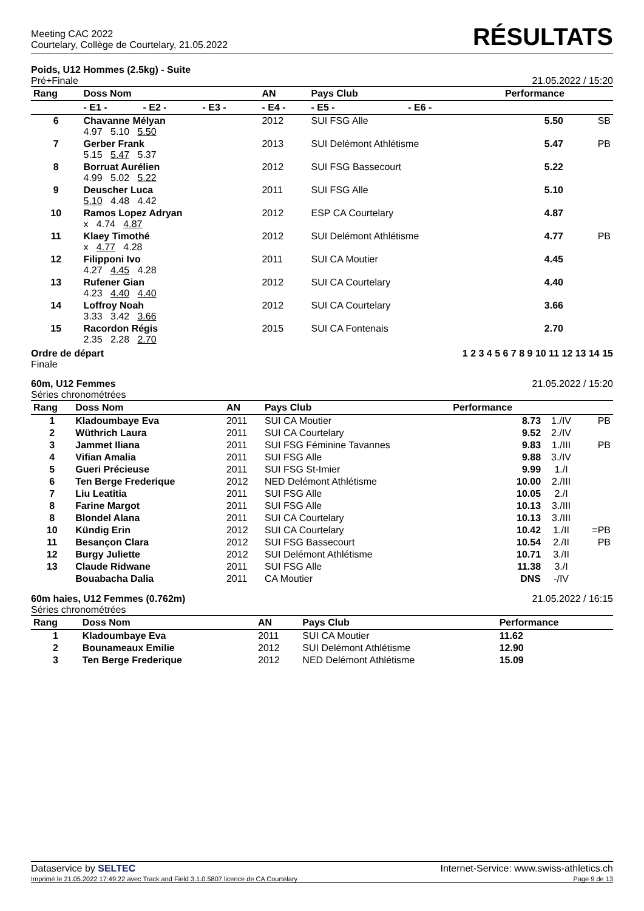Meeting CAC 2022
Courtelary, Collège de Courtelary, 21.05.2022
RÉSULTATS
Poids, U12 Hommes (2.5kg) - Suite
Pré+Finale
21.05.2022 / 15:20
| Rang | Doss Nom | | | AN | Pays Club | | Performance | |
| --- | --- | --- | --- | --- | --- | --- | --- | --- |
| | - E1 - | - E2 - | - E3 - | - E4 - | - E5 - | - E6 - | | |
| 6 | Chavanne Mélyan 4.97 5.10 5.50 | | | 2012 | SUI FSG Alle | | 5.50 | SB |
| 7 | Gerber Frank 5.15 5.47 5.37 | | | 2013 | SUI Delémont Athlétisme | | 5.47 | PB |
| 8 | Borruat Aurélien 4.99 5.02 5.22 | | | 2012 | SUI FSG Bassecourt | | 5.22 | |
| 9 | Deuscher Luca 5.10 4.48 4.42 | | | 2011 | SUI FSG Alle | | 5.10 | |
| 10 | Ramos Lopez Adryan x 4.74 4.87 | | | 2012 | ESP CA Courtelary | | 4.87 | |
| 11 | Klaey Timothé x 4.77 4.28 | | | 2012 | SUI Delémont Athlétisme | | 4.77 | PB |
| 12 | Filipponi Ivo 4.27 4.45 4.28 | | | 2011 | SUI CA Moutier | | 4.45 | |
| 13 | Rufener Gian 4.23 4.40 4.40 | | | 2012 | SUI CA Courtelary | | 4.40 | |
| 14 | Loffroy Noah 3.33 3.42 3.66 | | | 2012 | SUI CA Courtelary | | 3.66 | |
| 15 | Racordon Régis 2.35 2.28 2.70 | | | 2015 | SUI CA Fontenais | | 2.70 | |
Ordre de départ 1 2 3 4 5 6 7 8 9 10 11 12 13 14 15
Finale
60m, U12 Femmes
Séries chronométrées
21.05.2022 / 15:20
| Rang | Doss Nom | AN | Pays Club | Performance | | |
| --- | --- | --- | --- | --- | --- | --- |
| 1 | Kladoumbaye Eva | 2011 | SUI CA Moutier | 8.73 | 1./IV | PB |
| 2 | Wüthrich Laura | 2011 | SUI CA Courtelary | 9.52 | 2./IV | |
| 3 | Jammet Iliana | 2011 | SUI FSG Féminine Tavannes | 9.83 | 1./III | PB |
| 4 | Vifian Amalia | 2011 | SUI FSG Alle | 9.88 | 3./IV | |
| 5 | Gueri Précieuse | 2011 | SUI FSG St-Imier | 9.99 | 1./I | |
| 6 | Ten Berge Frederique | 2012 | NED Delémont Athlétisme | 10.00 | 2./III | |
| 7 | Liu Leatitia | 2011 | SUI FSG Alle | 10.05 | 2./I | |
| 8 | Farine Margot | 2011 | SUI FSG Alle | 10.13 | 3./III | |
| 8 | Blondel Alana | 2011 | SUI CA Courtelary | 10.13 | 3./III | |
| 10 | Kündig Erin | 2012 | SUI CA Courtelary | 10.42 | 1./II | =PB |
| 11 | Besançon Clara | 2012 | SUI FSG Bassecourt | 10.54 | 2./II | PB |
| 12 | Burgy Juliette | 2012 | SUI Delémont Athlétisme | 10.71 | 3./II | |
| 13 | Claude Ridwane | 2011 | SUI FSG Alle | 11.38 | 3./I | |
| | Bouabacha Dalia | 2011 | CA Moutier | DNS | -/IV | |
60m haies, U12 Femmes (0.762m)
Séries chronométrées
21.05.2022 / 16:15
| Rang | Doss Nom | AN | Pays Club | Performance | |
| --- | --- | --- | --- | --- | --- |
| 1 | Kladoumbaye Eva | 2011 | SUI CA Moutier | 11.62 | |
| 2 | Bounameaux Emilie | 2012 | SUI Delémont Athlétisme | 12.90 | |
| 3 | Ten Berge Frederique | 2012 | NED Delémont Athlétisme | 15.09 | |
Dataservice by SELTEC Internet-Service: www.swiss-athletics.ch
Imprimé le 21.05.2022 17:49:22 avec Track and Field 3.1.0.5807 licence de CA Courtelary Page 9 de 13